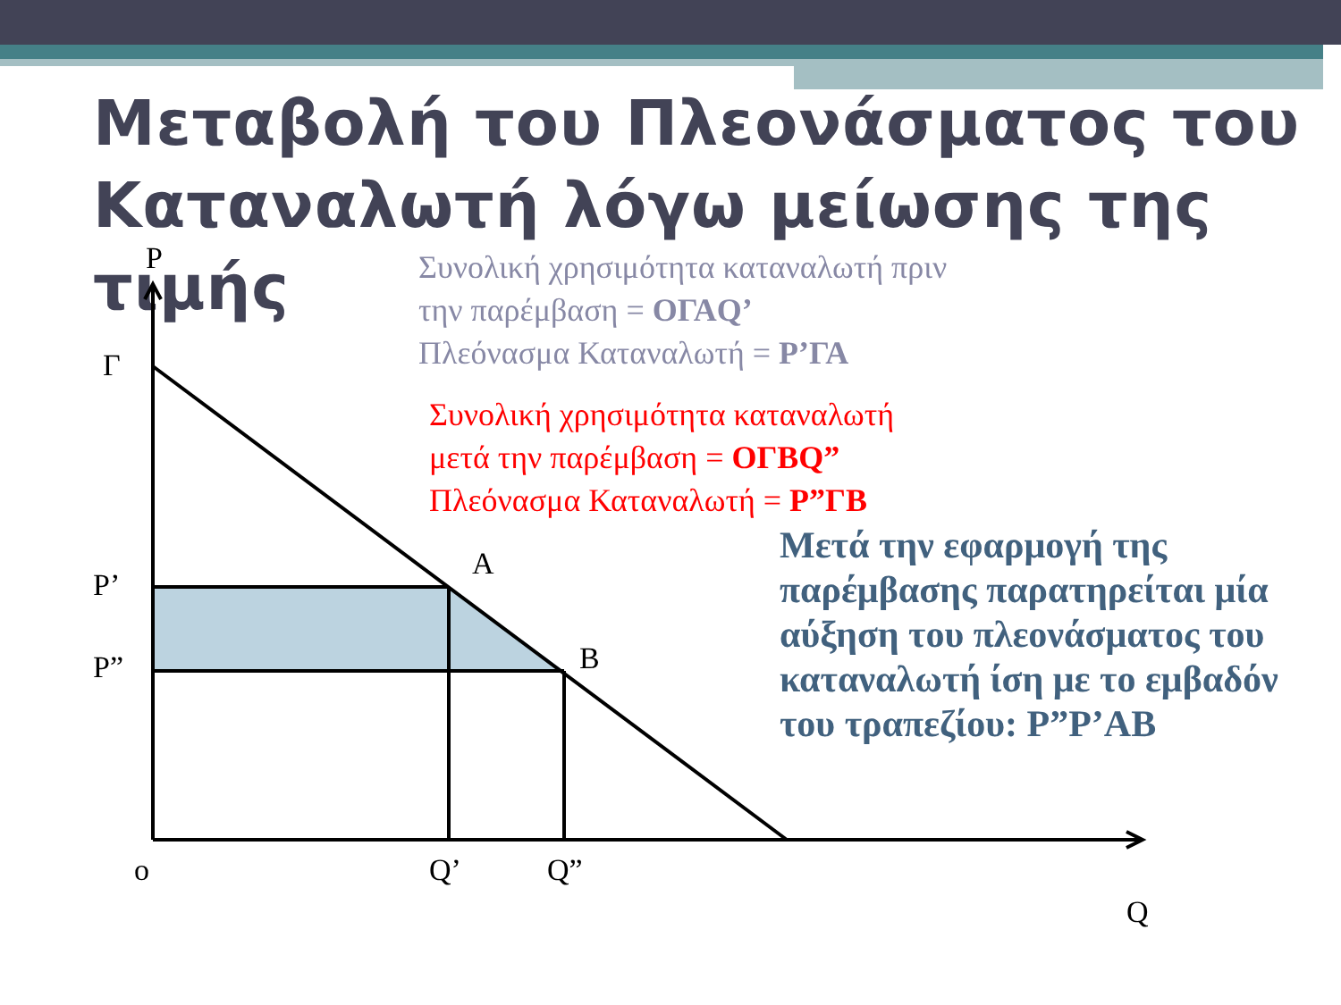Μεταβολή του Πλεονάσματος του Καταναλωτή λόγω μείωσης της τιμής
P
Γ
P’
P”
A
B
o
Q’
Q”
Q
Συνολική χρησιμότητα καταναλωτή πριν
την παρέμβαση = ΟΓΑQ’
Πλεόνασμα Καταναλωτή = Ρ’ΓΑ
Συνολική χρησιμότητα καταναλωτή
μετά την παρέμβαση = ΟΓΒQ”
Πλεόνασμα Καταναλωτή = Ρ”ΓΒ
Μετά την εφαρμογή της παρέμβασης παρατηρείται μία αύξηση του πλεονάσματος του καταναλωτή ίση με το εμβαδόν του τραπεζίου: Ρ”Ρ’ΑΒ